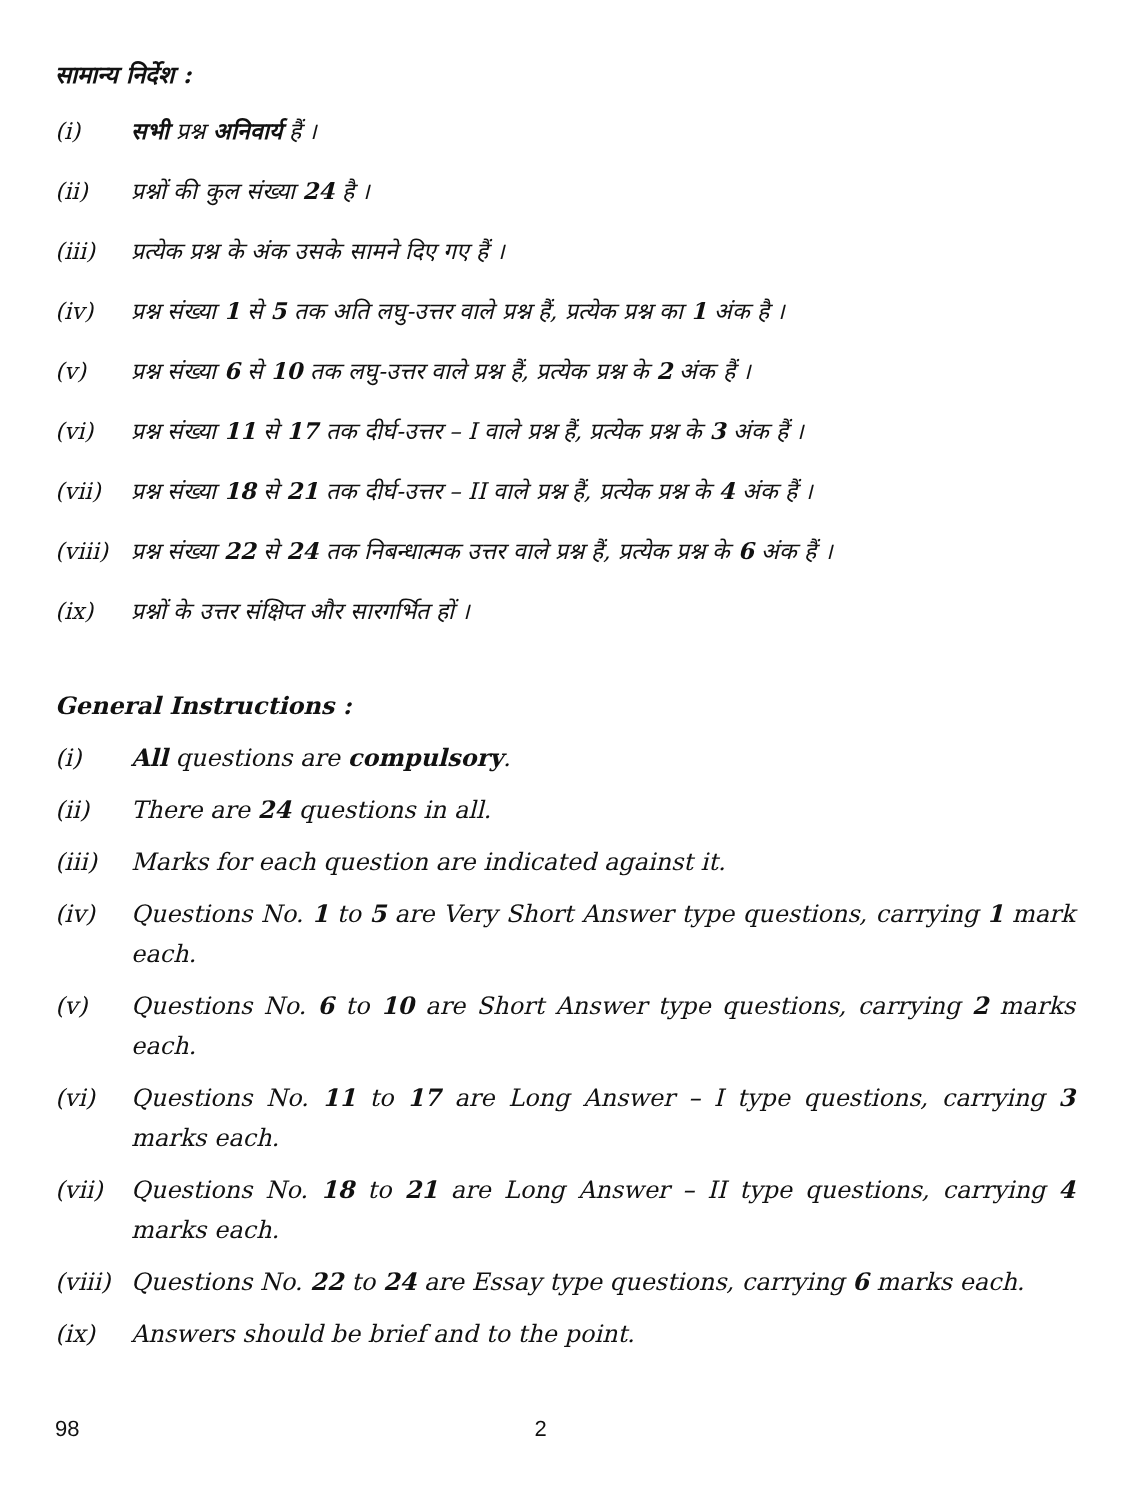सामान्य निर्देश :
(i) सभी प्रश्न अनिवार्य हैं ।
(ii) प्रश्नों की कुल संख्या 24 है ।
(iii) प्रत्येक प्रश्न के अंक उसके सामने दिए गए हैं ।
(iv) प्रश्न संख्या 1 से 5 तक अति लघु-उत्तर वाले प्रश्न हैं, प्रत्येक प्रश्न का 1 अंक है ।
(v) प्रश्न संख्या 6 से 10 तक लघु-उत्तर वाले प्रश्न हैं, प्रत्येक प्रश्न के 2 अंक हैं ।
(vi) प्रश्न संख्या 11 से 17 तक दीर्घ-उत्तर – I वाले प्रश्न हैं, प्रत्येक प्रश्न के 3 अंक हैं ।
(vii) प्रश्न संख्या 18 से 21 तक दीर्घ-उत्तर – II वाले प्रश्न हैं, प्रत्येक प्रश्न के 4 अंक हैं ।
(viii)
प्रश्न संख्या 22 से 24 तक निबन्धात्मक उत्तर वाले प्रश्न हैं, प्रत्येक प्रश्न के 6 अंक हैं ।
(ix) प्रश्नों के उत्तर संक्षिप्त और सारगर्भित हों ।
General Instructions :
(i) All questions are compulsory.
(ii) There are 24 questions in all.
(iii) Marks for each question are indicated against it.
(iv) Questions No. 1 to 5 are Very Short Answer type questions, carrying 1 mark each.
(v) Questions No. 6 to 10 are Short Answer type questions, carrying 2 marks each.
(vi) Questions No. 11 to 17 are Long Answer – I type questions, carrying 3 marks each.
(vii) Questions No. 18 to 21 are Long Answer – II type questions, carrying 4 marks each.
(viii)
Questions No. 22 to 24 are Essay type questions, carrying 6 marks each.
(ix) Answers should be brief and to the point.
98 2